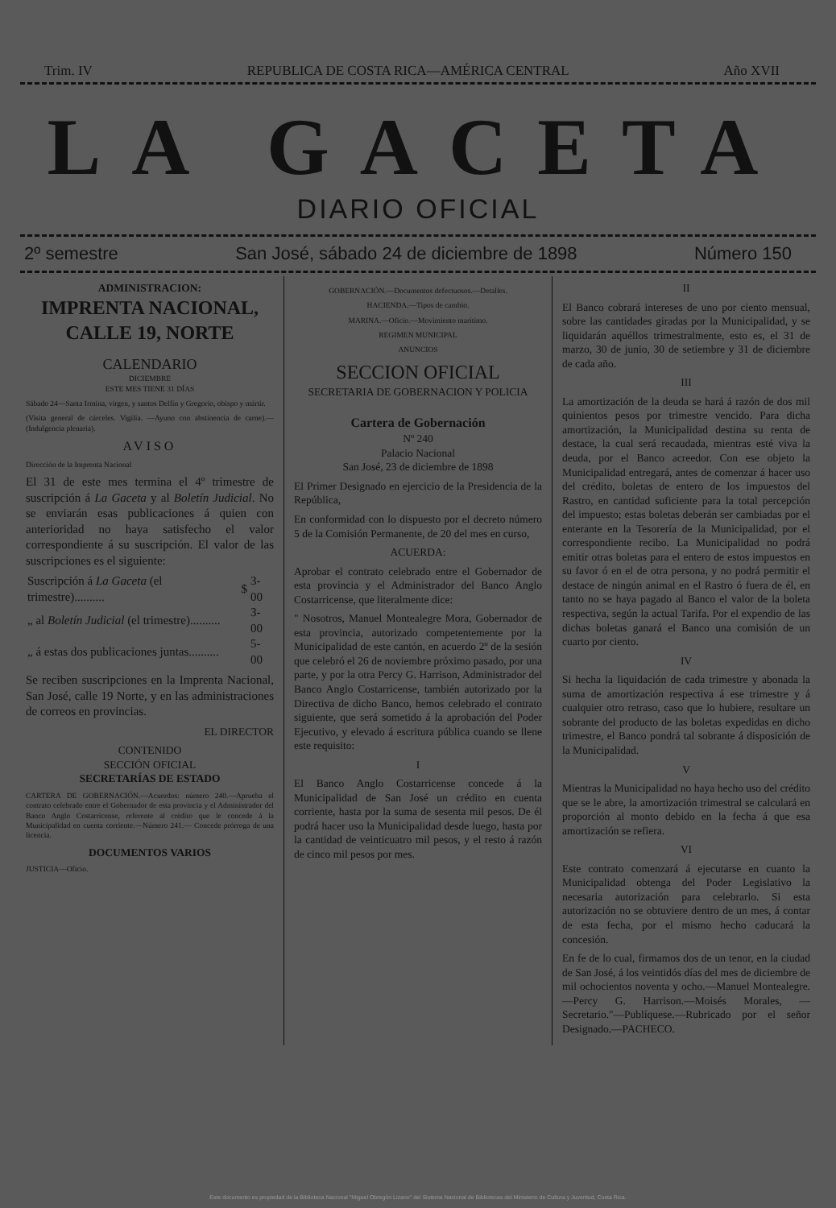Trim. IV REPUBLICA DE COSTA RICA—AMÉRICA CENTRAL Año XVII
LA GACETA
DIARIO OFICIAL
2º semestre San José, sábado 24 de diciembre de 1898 Número 150
ADMINISTRACION:
IMPRENTA NACIONAL, CALLE 19, NORTE
CALENDARIO
DICIEMBRE
ESTE MES TIENE 31 DÍAS
Sábado 24—Santa Irmina, virgen, y santos Delfín y Gregorio, obispo y mártir.
(Visita general de cárceles. Vigilia. —Ayuno con abstinencia de carne).—(Indulgencia plenaria).
AVISO
Dirección de la Imprenta Nacional
El 31 de este mes termina el 4º trimestre de suscripción á La Gaceta y al Boletín Judicial. No se enviarán esas publicaciones á quien con anterioridad no haya satisfecho el valor correspondiente á su suscripción. El valor de las suscripciones es el siguiente:
| Suscripción á La Gaceta (el trimestre).......... | $ | 3-00 |
| „ al Boletín Judicial (el trimestre).......... | | 3-00 |
| „ á estas dos publicaciones juntas.......... | | 5-00 |
Se reciben suscripciones en la Imprenta Nacional, San José, calle 19 Norte, y en las administraciones de correos en provincias.
EL DIRECTOR
CONTENIDO
SECCIÓN OFICIAL
SECRETARÍAS DE ESTADO
CARTERA DE GOBERNACIÓN.—Acuerdos: número 240.—Aprueba el contrato celebrado entre el Gobernador de esta provincia y el Administrador del Banco Anglo Costarricense, referente al crédito que le concede á la Municipalidad en cuenta corriente.—Número 241.— Concede prórroga de una licencia.
DOCUMENTOS VARIOS
JUSTICIA—Oficio.
GOBERNACIÓN.—Documentos defectuosos.—Detalles.
HACIENDA.—Tipos de cambio.
MARINA.—Oficio.—Movimiento marítimo.
REGIMEN MUNICIPAL
ANUNCIOS
SECCION OFICIAL
SECRETARIA DE GOBERNACION Y POLICIA
Cartera de Gobernación
Nº 240
Palacio Nacional
San José, 23 de diciembre de 1898
El Primer Designado en ejercicio de la Presidencia de la República,
En conformidad con lo dispuesto por el decreto número 5 de la Comisión Permanente, de 20 del mes en curso,
ACUERDA:
Aprobar el contrato celebrado entre el Gobernador de esta provincia y el Administrador del Banco Anglo Costarricense, que literalmente dice:
" Nosotros, Manuel Montealegre Mora, Gobernador de esta provincia, autorizado competentemente por la Municipalidad de este cantón, en acuerdo 2º de la sesión que celebró el 26 de noviembre próximo pasado, por una parte, y por la otra Percy G. Harrison, Administrador del Banco Anglo Costarricense, también autorizado por la Directiva de dicho Banco, hemos celebrado el contrato siguiente, que será sometido á la aprobación del Poder Ejecutivo, y elevado á escritura pública cuando se llene este requisito:
I
El Banco Anglo Costarricense concede á la Municipalidad de San José un crédito en cuenta corriente, hasta por la suma de sesenta mil pesos. De él podrá hacer uso la Municipalidad desde luego, hasta por la cantidad de veinticuatro mil pesos, y el resto á razón de cinco mil pesos por mes.
II
El Banco cobrará intereses de uno por ciento mensual, sobre las cantidades giradas por la Municipalidad, y se liquidarán aquéllos trimestralmente, esto es, el 31 de marzo, 30 de junio, 30 de setiembre y 31 de diciembre de cada año.
III
La amortización de la deuda se hará á razón de dos mil quinientos pesos por trimestre vencido. Para dicha amortización, la Municipalidad destina su renta de destace, la cual será recaudada, mientras esté viva la deuda, por el Banco acreedor. Con ese objeto la Municipalidad entregará, antes de comenzar á hacer uso del crédito, boletas de entero de los impuestos del Rastro, en cantidad suficiente para la total percepción del impuesto; estas boletas deberán ser cambiadas por el enterante en la Tesorería de la Municipalidad, por el correspondiente recibo. La Municipalidad no podrá emitir otras boletas para el entero de estos impuestos en su favor ó en el de otra persona, y no podrá permitir el destace de ningún animal en el Rastro ó fuera de él, en tanto no se haya pagado al Banco el valor de la boleta respectiva, según la actual Tarifa. Por el expendio de las dichas boletas ganará el Banco una comisión de un cuarto por ciento.
IV
Si hecha la liquidación de cada trimestre y abonada la suma de amortización respectiva á ese trimestre y á cualquier otro retraso, caso que lo hubiere, resultare un sobrante del producto de las boletas expedidas en dicho trimestre, el Banco pondrá tal sobrante á disposición de la Municipalidad.
V
Mientras la Municipalidad no haya hecho uso del crédito que se le abre, la amortización trimestral se calculará en proporción al monto debido en la fecha á que esa amortización se refiera.
VI
Este contrato comenzará á ejecutarse en cuanto la Municipalidad obtenga del Poder Legislativo la necesaria autorización para celebrarlo. Si esta autorización no se obtuviere dentro de un mes, á contar de esta fecha, por el mismo hecho caducará la concesión.
En fe de lo cual, firmamos dos de un tenor, en la ciudad de San José, á los veintidós días del mes de diciembre de mil ochocientos noventa y ocho.—Manuel Montealegre.—Percy G. Harrison.—Moisés Morales, —Secretario."—Publíquese.—Rubricado por el señor Designado.—PACHECO.
Este documento es propiedad de la Biblioteca Nacional "Miguel Obregón Lizano" del Sistema Nacional de Bibliotecas del Ministerio de Cultura y Juventud, Costa Rica.